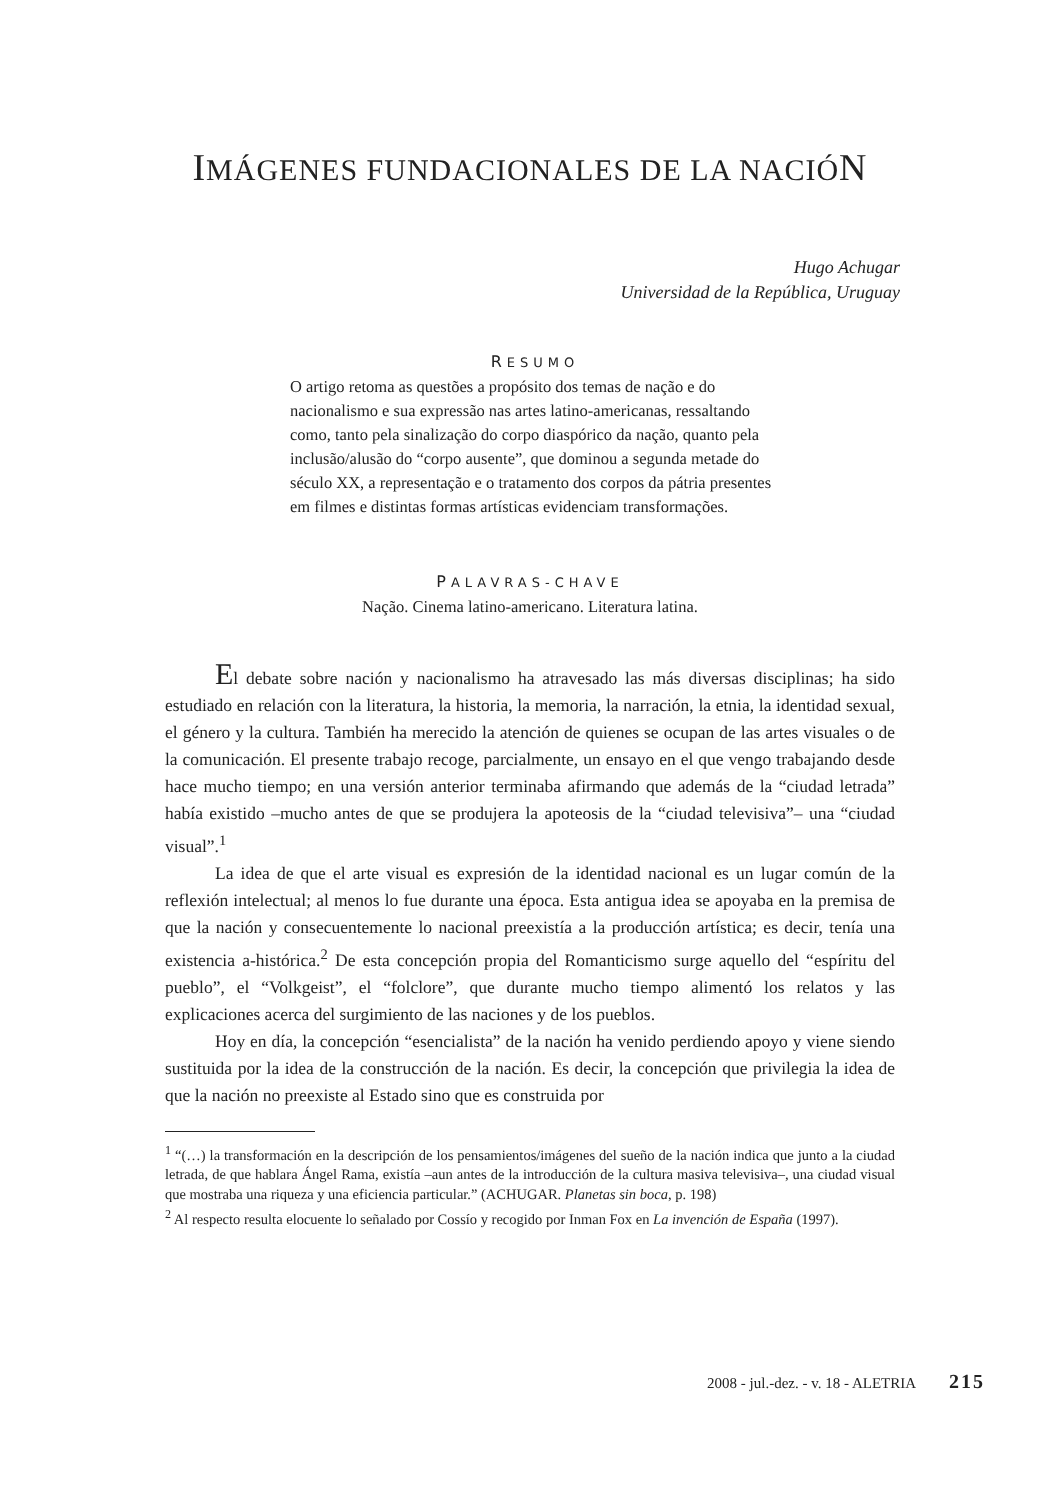IMÁGENES FUNDACIONALES DE LA NACIÓN
Hugo Achugar
Universidad de la República, Uruguay
RESUMO
O artigo retoma as questões a propósito dos temas de nação e do nacionalismo e sua expressão nas artes latino-americanas, ressaltando como, tanto pela sinalização do corpo diaspórico da nação, quanto pela inclusão/alusão do “corpo ausente”, que dominou a segunda metade do século XX, a representação e o tratamento dos corpos da pátria presentes em filmes e distintas formas artísticas evidenciam transformações.
PALAVRAS-CHAVE
Nação. Cinema latino-americano. Literatura latina.
El debate sobre nación y nacionalismo ha atravesado las más diversas disciplinas; ha sido estudiado en relación con la literatura, la historia, la memoria, la narración, la etnia, la identidad sexual, el género y la cultura. También ha merecido la atención de quienes se ocupan de las artes visuales o de la comunicación. El presente trabajo recoge, parcialmente, un ensayo en el que vengo trabajando desde hace mucho tiempo; en una versión anterior terminaba afirmando que además de la “ciudad letrada” había existido –mucho antes de que se produjera la apoteosis de la “ciudad televisiva”– una “ciudad visual”.<sup>1</sup>
La idea de que el arte visual es expresión de la identidad nacional es un lugar común de la reflexión intelectual; al menos lo fue durante una época. Esta antigua idea se apoyaba en la premisa de que la nación y consecuentemente lo nacional preexistía a la producción artística; es decir, tenía una existencia a-histórica.<sup>2</sup> De esta concepción propia del Romanticismo surge aquello del “espíritu del pueblo”, el “Volkgeist”, el “folclore”, que durante mucho tiempo alimentó los relatos y las explicaciones acerca del surgimiento de las naciones y de los pueblos.
Hoy en día, la concepción “esencialista” de la nación ha venido perdiendo apoyo y viene siendo sustituida por la idea de la construcción de la nación. Es decir, la concepción que privilegia la idea de que la nación no preexiste al Estado sino que es construida por
<sup>1</sup> “(…) la transformación en la descripción de los pensamientos/imágenes del sueño de la nación indica que junto a la ciudad letrada, de que hablara Ángel Rama, existía –aun antes de la introducción de la cultura masiva televisiva–, una ciudad visual que mostraba una riqueza y una eficiencia particular.” (ACHUGAR. Planetas sin boca, p. 198)
<sup>2</sup> Al respecto resulta elocuente lo señalado por Cossío y recogido por Inman Fox en La invención de España (1997).
2008 - jul.-dez. - v. 18 - ALETRIA 215